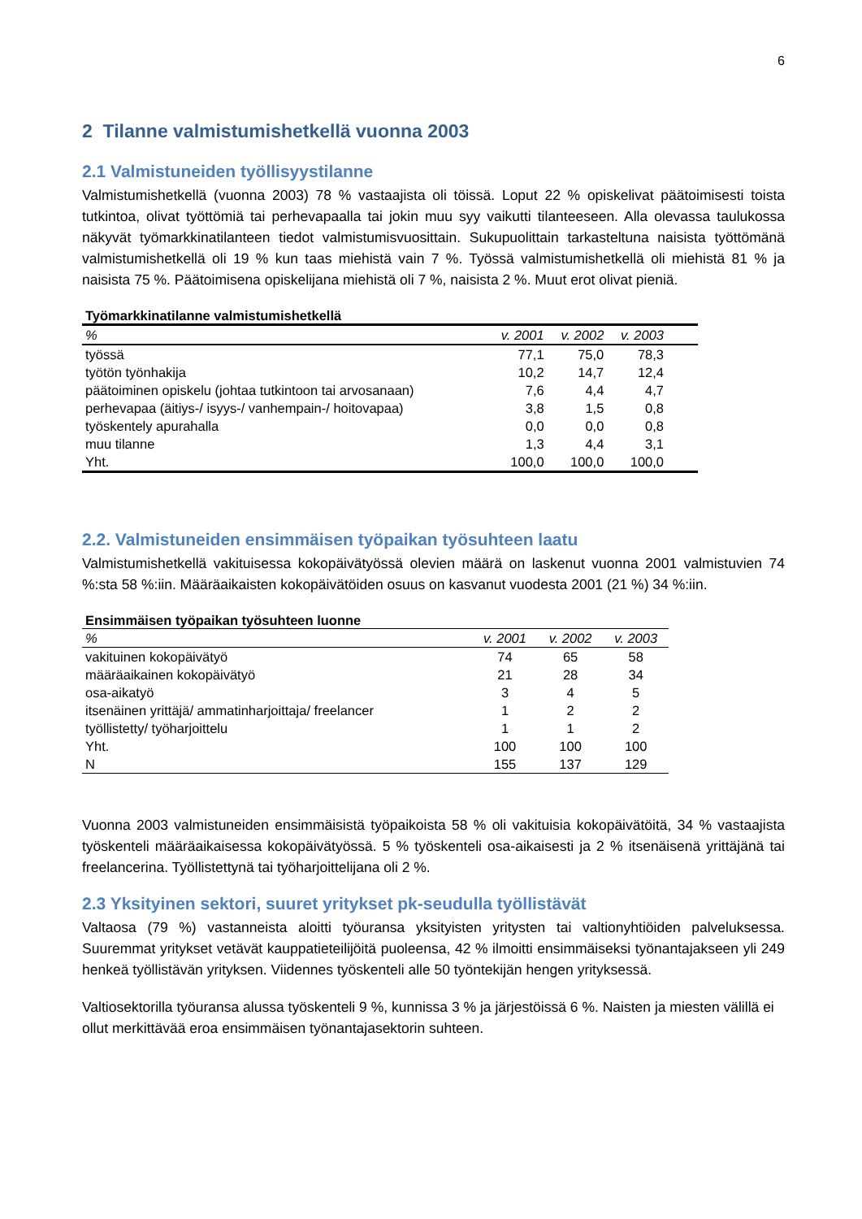6
2 Tilanne valmistumishetkellä vuonna 2003
2.1 Valmistuneiden työllisyystilanne
Valmistumishetkellä (vuonna 2003) 78 % vastaajista oli töissä. Loput 22 % opiskelivat päätoimisesti toista tutkintoa, olivat työttömiä tai perhevapaalla tai jokin muu syy vaikutti tilanteeseen. Alla olevassa taulukossa näkyvät työmarkkinatilanteen tiedot valmistumisvuosittain. Sukupuolittain tarkasteltuna naisista työttömänä valmistumishetkellä oli 19 % kun taas miehistä vain 7 %. Työssä valmistumishetkellä oli miehistä 81 % ja naisista 75 %. Päätoimisena opiskelijana miehistä oli 7 %, naisista 2 %. Muut erot olivat pieniä.
Työmarkkinatilanne valmistumishetkellä
| % | v. 2001 | v. 2002 | v. 2003 | |
| --- | --- | --- | --- | --- |
| työssä | 77,1 | 75,0 | 78,3 | |
| työtön työnhakija | 10,2 | 14,7 | 12,4 | |
| päätoiminen opiskelu (johtaa tutkintoon tai arvosanaan) | 7,6 | 4,4 | 4,7 | |
| perhevapaa (äitiys-/ isyys-/ vanhempain-/ hoitovapaa) | 3,8 | 1,5 | 0,8 | |
| työskentely apurahalla | 0,0 | 0,0 | 0,8 | |
| muu tilanne | 1,3 | 4,4 | 3,1 | |
| Yht. | 100,0 | 100,0 | 100,0 | |
2.2. Valmistuneiden ensimmäisen työpaikan työsuhteen laatu
Valmistumishetkellä vakituisessa kokopäivätyössä olevien määrä on laskenut vuonna 2001 valmistuvien 74 %:sta 58 %:iin. Määräaikaisten kokopäivätöiden osuus on kasvanut vuodesta 2001 (21 %) 34 %:iin.
Ensimmäisen työpaikan työsuhteen luonne
| % | v. 2001 | v. 2002 | v. 2003 |
| --- | --- | --- | --- |
| vakituinen kokopäivätyö | 74 | 65 | 58 |
| määräaikainen kokopäivätyö | 21 | 28 | 34 |
| osa-aikatyö | 3 | 4 | 5 |
| itsenäinen yrittäjä/ ammatinharjoittaja/ freelancer | 1 | 2 | 2 |
| työllistetty/ työharjoittelu | 1 | 1 | 2 |
| Yht. | 100 | 100 | 100 |
| N | 155 | 137 | 129 |
Vuonna 2003 valmistuneiden ensimmäisistä työpaikoista 58 % oli vakituisia kokopäivätöitä, 34 % vastaajista työskenteli määräaikaisessa kokopäivätyössä. 5 % työskenteli osa-aikaisesti ja 2 % itsenäisenä yrittäjänä tai freelancerina. Työllistettynä tai työharjoittelijana oli 2 %.
2.3 Yksityinen sektori, suuret yritykset pk-seudulla työllistävät
Valtaosa (79 %) vastanneista aloitti työuransa yksityisten yritysten tai valtionyhtiöiden palveluksessa. Suuremmat yritykset vetävät kauppatieteilijöitä puoleensa, 42 % ilmoitti ensimmäiseksi työnantajakseen yli 249 henkeä työllistävän yrityksen. Viidennes työskenteli alle 50 työntekijän hengen yrityksessä.
Valtiosektorilla työuransa alussa työskenteli 9 %, kunnissa 3 % ja järjestöissä 6 %. Naisten ja miesten välillä ei ollut merkittävää eroa ensimmäisen työnantajasektorin suhteen.